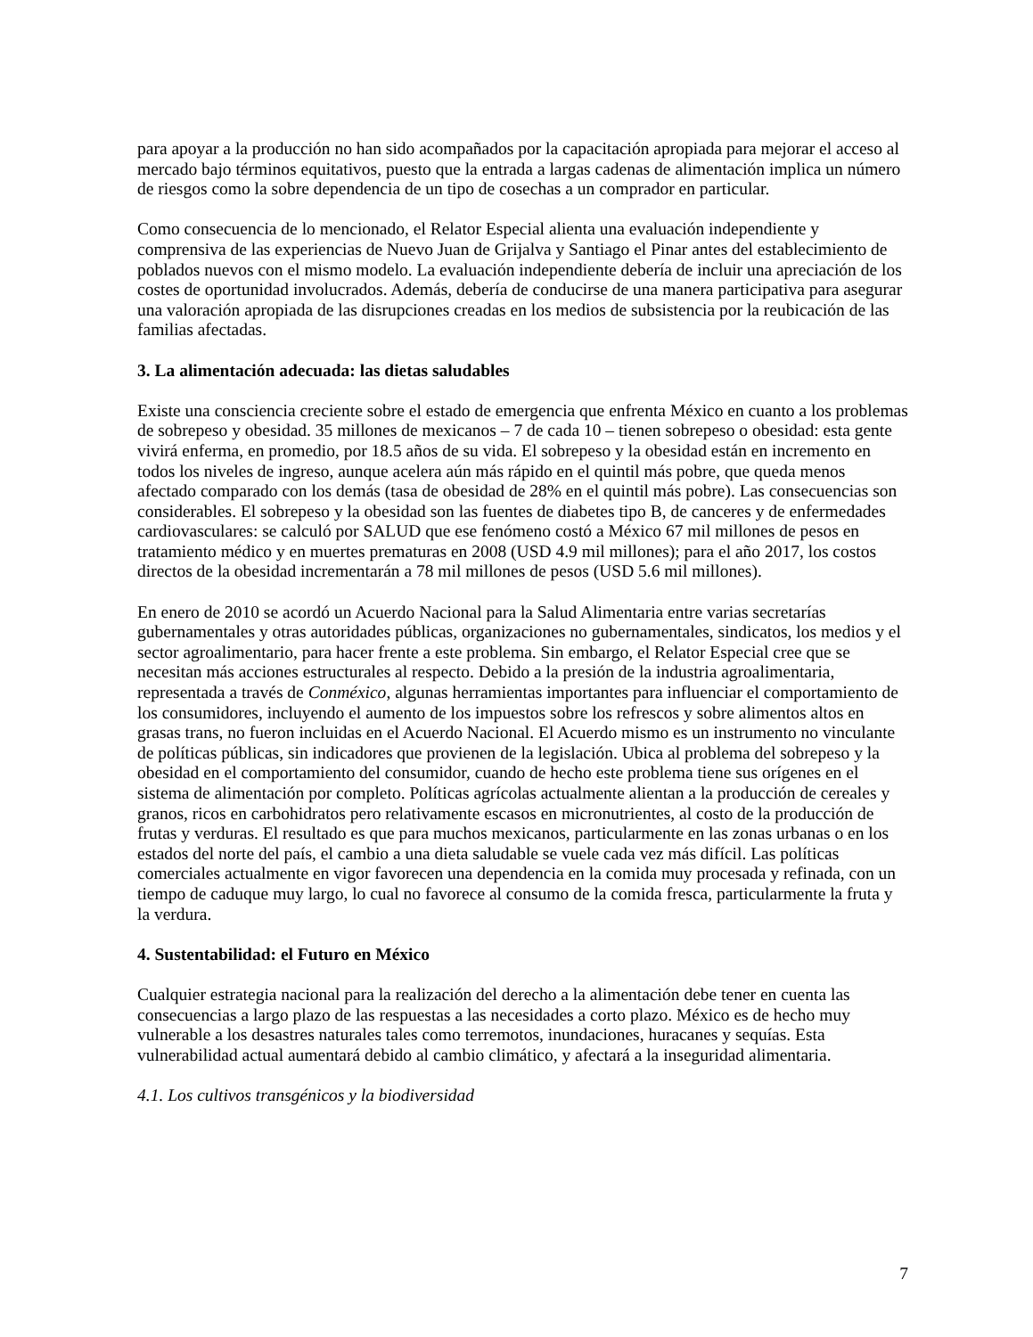para apoyar a la producción no han sido acompañados por la capacitación apropiada para mejorar el acceso al mercado bajo términos equitativos, puesto que la entrada a largas cadenas de alimentación implica un número de riesgos como la sobre dependencia de un tipo de cosechas a un comprador en particular.
Como consecuencia de lo mencionado, el Relator Especial alienta una evaluación independiente y comprensiva de las experiencias de Nuevo Juan de Grijalva y Santiago el Pinar antes del establecimiento de poblados nuevos con el mismo modelo. La evaluación independiente debería de incluir una apreciación de los costes de oportunidad involucrados. Además, debería de conducirse de una manera participativa para asegurar una valoración apropiada de las disrupciones creadas en los medios de subsistencia por la reubicación de las familias afectadas.
3. La alimentación adecuada: las dietas saludables
Existe una consciencia creciente sobre el estado de emergencia que enfrenta México en cuanto a los problemas de sobrepeso y obesidad. 35 millones de mexicanos – 7 de cada 10 – tienen sobrepeso o obesidad: esta gente vivirá enferma, en promedio, por 18.5 años de su vida. El sobrepeso y la obesidad están en incremento en todos los niveles de ingreso, aunque acelera aún más rápido en el quintil más pobre, que queda menos afectado comparado con los demás (tasa de obesidad de 28% en el quintil más pobre). Las consecuencias son considerables. El sobrepeso y la obesidad son las fuentes de diabetes tipo B, de canceres y de enfermedades cardiovasculares: se calculó por SALUD que ese fenómeno costó a México 67 mil millones de pesos en tratamiento médico y en muertes prematuras en 2008 (USD 4.9 mil millones); para el año 2017, los costos directos de la obesidad incrementarán a 78 mil millones de pesos (USD 5.6 mil millones).
En enero de 2010 se acordó un Acuerdo Nacional para la Salud Alimentaria entre varias secretarías gubernamentales y otras autoridades públicas, organizaciones no gubernamentales, sindicatos, los medios y el sector agroalimentario, para hacer frente a este problema. Sin embargo, el Relator Especial cree que se necesitan más acciones estructurales al respecto. Debido a la presión de la industria agroalimentaria, representada a través de Conméxico, algunas herramientas importantes para influenciar el comportamiento de los consumidores, incluyendo el aumento de los impuestos sobre los refrescos y sobre alimentos altos en grasas trans, no fueron incluidas en el Acuerdo Nacional. El Acuerdo mismo es un instrumento no vinculante de políticas públicas, sin indicadores que provienen de la legislación. Ubica al problema del sobrepeso y la obesidad en el comportamiento del consumidor, cuando de hecho este problema tiene sus orígenes en el sistema de alimentación por completo. Políticas agrícolas actualmente alientan a la producción de cereales y granos, ricos en carbohidratos pero relativamente escasos en micronutrientes, al costo de la producción de frutas y verduras. El resultado es que para muchos mexicanos, particularmente en las zonas urbanas o en los estados del norte del país, el cambio a una dieta saludable se vuele cada vez más difícil. Las políticas comerciales actualmente en vigor favorecen una dependencia en la comida muy procesada y refinada, con un tiempo de caduque muy largo, lo cual no favorece al consumo de la comida fresca, particularmente la fruta y la verdura.
4. Sustentabilidad: el Futuro en México
Cualquier estrategia nacional para la realización del derecho a la alimentación debe tener en cuenta las consecuencias a largo plazo de las respuestas a las necesidades a corto plazo. México es de hecho muy vulnerable a los desastres naturales tales como terremotos, inundaciones, huracanes y sequías. Esta vulnerabilidad actual aumentará debido al cambio climático, y afectará a la inseguridad alimentaria.
4.1. Los cultivos transgénicos y la biodiversidad
7